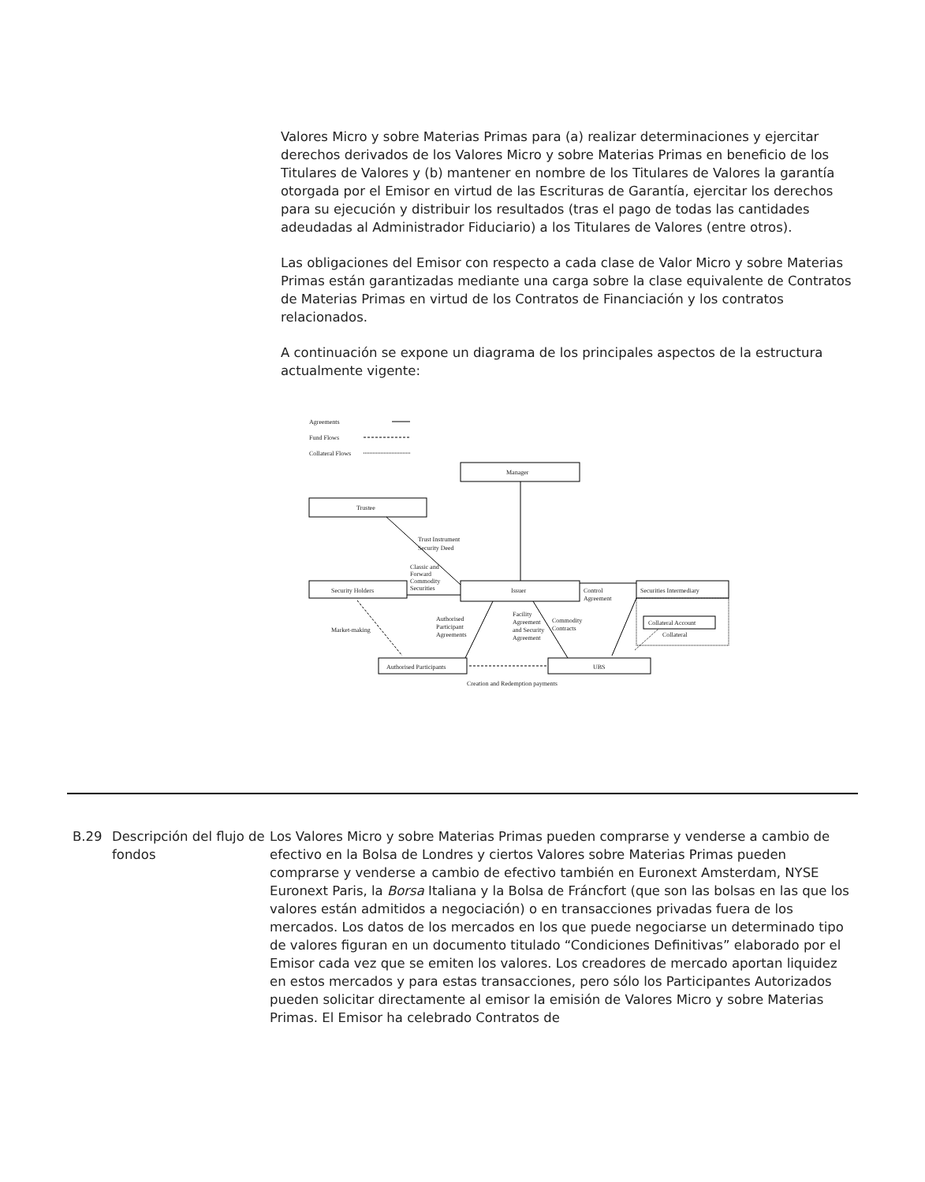Valores Micro y sobre Materias Primas para (a) realizar determinaciones y ejercitar derechos derivados de los Valores Micro y sobre Materias Primas en beneficio de los Titulares de Valores y (b) mantener en nombre de los Titulares de Valores la garantía otorgada por el Emisor en virtud de las Escrituras de Garantía, ejercitar los derechos para su ejecución y distribuir los resultados (tras el pago de todas las cantidades adeudadas al Administrador Fiduciario) a los Titulares de Valores (entre otros).
Las obligaciones del Emisor con respecto a cada clase de Valor Micro y sobre Materias Primas están garantizadas mediante una carga sobre la clase equivalente de Contratos de Materias Primas en virtud de los Contratos de Financiación y los contratos relacionados.
A continuación se expone un diagrama de los principales aspectos de la estructura actualmente vigente:
Agreements
Fund Flows
Collateral Flows
Manager
Trustee
Trust Instrument
Security Deed
Classic and
Forward
Commodity
Securities
Security Holders
Issuer
Securities Intermediary
Control
Agreement
Collateral Account
Collateral
Market-making
Authorised
Participant
Agreements
Facility
Agreement
and Security
Agreement
Commodity
Contracts
Authorised Participants
UBS
Creation and Redemption payments
B.29
Descripción del flujo de fondos
Los Valores Micro y sobre Materias Primas pueden comprarse y venderse a cambio de efectivo en la Bolsa de Londres y ciertos Valores sobre Materias Primas pueden comprarse y venderse a cambio de efectivo también en Euronext Amsterdam, NYSE Euronext Paris, la Borsa Italiana y la Bolsa de Fráncfort (que son las bolsas en las que los valores están admitidos a negociación) o en transacciones privadas fuera de los mercados. Los datos de los mercados en los que puede negociarse un determinado tipo de valores figuran en un documento titulado “Condiciones Definitivas” elaborado por el Emisor cada vez que se emiten los valores. Los creadores de mercado aportan liquidez en estos mercados y para estas transacciones, pero sólo los Participantes Autorizados pueden solicitar directamente al emisor la emisión de Valores Micro y sobre Materias Primas. El Emisor ha celebrado Contratos de